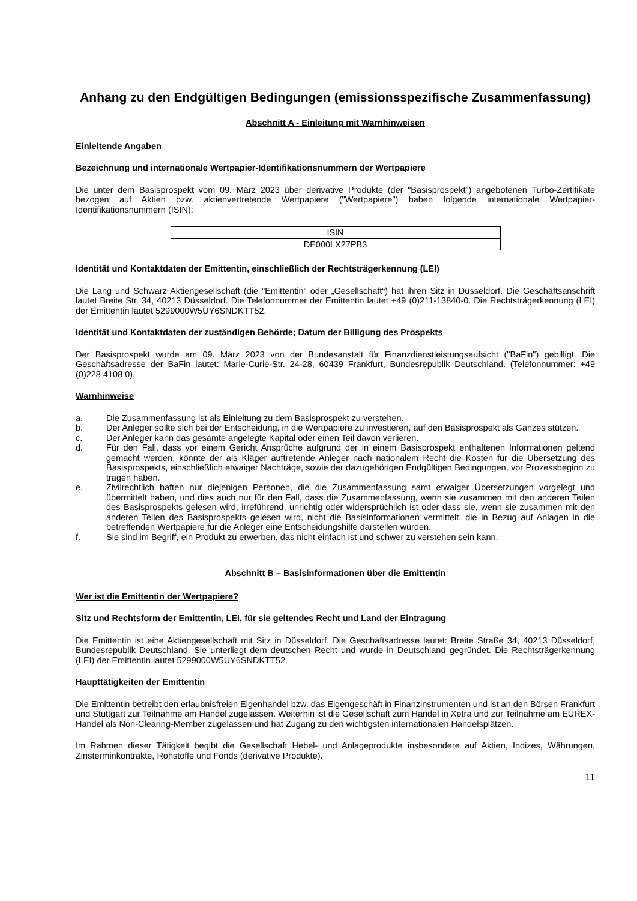Anhang zu den Endgültigen Bedingungen (emissionsspezifische Zusammenfassung)
Abschnitt A - Einleitung mit Warnhinweisen
Einleitende Angaben
Bezeichnung und internationale Wertpapier-Identifikationsnummern der Wertpapiere
Die unter dem Basisprospekt vom 09. März 2023 über derivative Produkte (der "Basisprospekt") angebotenen Turbo-Zertifikate bezogen auf Aktien bzw. aktienvertretende Wertpapiere ("Wertpapiere") haben folgende internationale Wertpapier-Identifikationsnummern (ISIN):
| ISIN |
| DE000LX27PB3 |
Identität und Kontaktdaten der Emittentin, einschließlich der Rechtsträgerkennung (LEI)
Die Lang und Schwarz Aktiengesellschaft (die "Emittentin" oder „Gesellschaft“) hat ihren Sitz in Düsseldorf. Die Geschäftsanschrift lautet Breite Str. 34, 40213 Düsseldorf. Die Telefonnummer der Emittentin lautet +49 (0)211-13840-0. Die Rechtsträgerkennung (LEI) der Emittentin lautet 5299000W5UY6SNDKTT52.
Identität und Kontaktdaten der zuständigen Behörde; Datum der Billigung des Prospekts
Der Basisprospekt wurde am 09. März 2023 von der Bundesanstalt für Finanzdienstleistungsaufsicht ("BaFin") gebilligt. Die Geschäftsadresse der BaFin lautet: Marie-Curie-Str. 24-28, 60439 Frankfurt, Bundesrepublik Deutschland. (Telefonnummer: +49 (0)228 4108 0).
Warnhinweise
a. Die Zusammenfassung ist als Einleitung zu dem Basisprospekt zu verstehen.
b. Der Anleger sollte sich bei der Entscheidung, in die Wertpapiere zu investieren, auf den Basisprospekt als Ganzes stützen.
c. Der Anleger kann das gesamte angelegte Kapital oder einen Teil davon verlieren.
d. Für den Fall, dass vor einem Gericht Ansprüche aufgrund der in einem Basisprospekt enthaltenen Informationen geltend gemacht werden, könnte der als Kläger auftretende Anleger nach nationalem Recht die Kosten für die Übersetzung des Basisprospekts, einschließlich etwaiger Nachträge, sowie der dazugehörigen Endgültigen Bedingungen, vor Prozessbeginn zu tragen haben.
e. Zivilrechtlich haften nur diejenigen Personen, die die Zusammenfassung samt etwaiger Übersetzungen vorgelegt und übermittelt haben, und dies auch nur für den Fall, dass die Zusammenfassung, wenn sie zusammen mit den anderen Teilen des Basisprospekts gelesen wird, irreführend, unrichtig oder widersprüchlich ist oder dass sie, wenn sie zusammen mit den anderen Teilen des Basisprospekts gelesen wird, nicht die Basisinformationen vermittelt, die in Bezug auf Anlagen in die betreffenden Wertpapiere für die Anleger eine Entscheidungshilfe darstellen würden.
f. Sie sind im Begriff, ein Produkt zu erwerben, das nicht einfach ist und schwer zu verstehen sein kann.
Abschnitt B – Basisinformationen über die Emittentin
Wer ist die Emittentin der Wertpapiere?
Sitz und Rechtsform der Emittentin, LEI, für sie geltendes Recht und Land der Eintragung
Die Emittentin ist eine Aktiengesellschaft mit Sitz in Düsseldorf. Die Geschäftsadresse lautet: Breite Straße 34, 40213 Düsseldorf, Bundesrepublik Deutschland. Sie unterliegt dem deutschen Recht und wurde in Deutschland gegründet. Die Rechtsträgerkennung (LEI) der Emittentin lautet 5299000W5UY6SNDKTT52.
Haupttätigkeiten der Emittentin
Die Emittentin betreibt den erlaubnisfreien Eigenhandel bzw. das Eigengeschäft in Finanzinstrumenten und ist an den Börsen Frankfurt und Stuttgart zur Teilnahme am Handel zugelassen. Weiterhin ist die Gesellschaft zum Handel in Xetra und zur Teilnahme am EUREX-Handel als Non-Clearing-Member zugelassen und hat Zugang zu den wichtigsten internationalen Handelsplätzen.
Im Rahmen dieser Tätigkeit begibt die Gesellschaft Hebel- und Anlageprodukte insbesondere auf Aktien, Indizes, Währungen, Zinsterminkontrakte, Rohstoffe und Fonds (derivative Produkte).
11